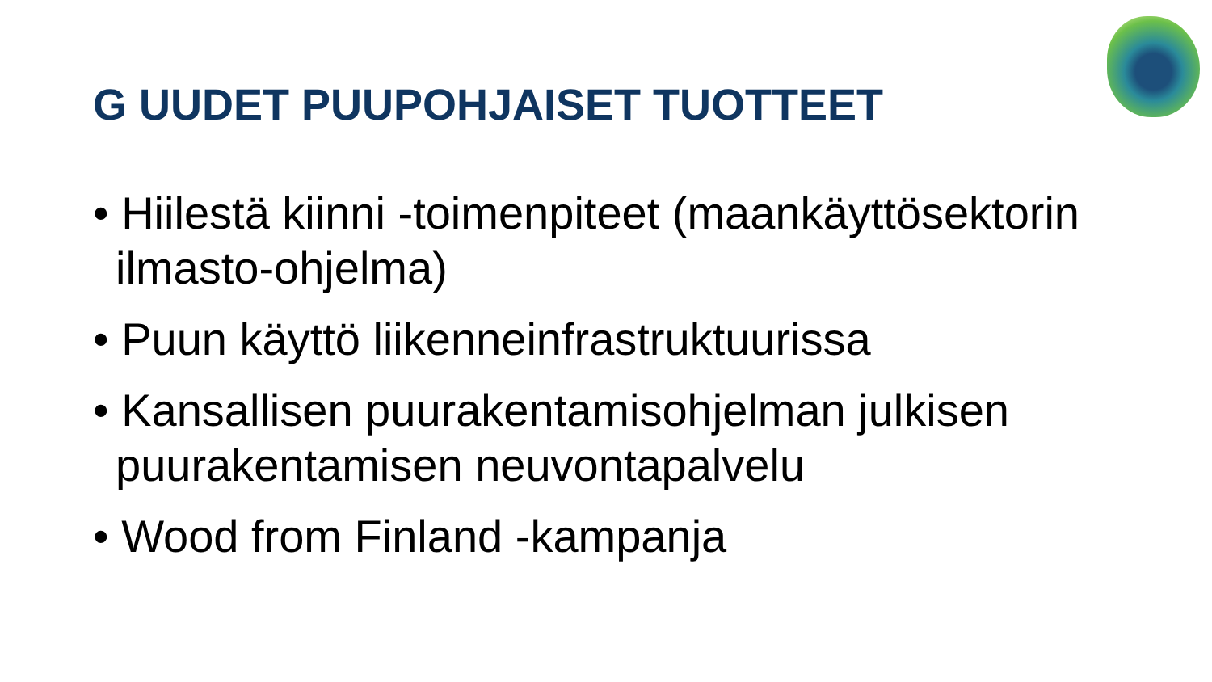G UUDET PUUPOHJAISET TUOTTEET
• Hiilestä kiinni -toimenpiteet (maankäyttösektorin ilmasto-ohjelma)
• Puun käyttö liikenneinfrastruktuurissa
• Kansallisen puurakentamisohjelman julkisen puurakentamisen neuvontapalvelu
• Wood from Finland -kampanja